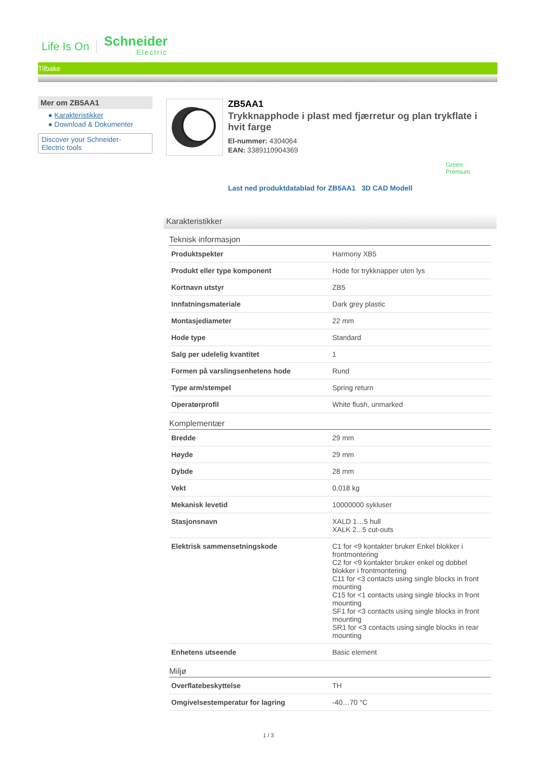Life Is On Schneider
Electric
Tilbake
Mer om ZB5AA1
● Karakteristikker
● Download & Dokumenter
Discover your Schneider-
Electric tools
ZB5AA1
Trykknapphode i plast med fjærretur og plan trykflate i hvit farge
El-nummer: 4304064
EAN: 3389110904369
Green
Premium
Last ned produktdatablad for ZB5AA1 3D CAD Modell
Karakteristikker
Teknisk informasjon
| Produktspekter | Harmony XB5 |
| Produkt eller type komponent | Hode for trykknapper uten lys |
| Kortnavn utstyr | ZB5 |
| Innfatningsmateriale | Dark grey plastic |
| Montasjediameter | 22 mm |
| Hode type | Standard |
| Salg per udelelig kvantitet | 1 |
| Formen på varslingsenhetens hode | Rund |
| Type arm/stempel | Spring return |
| Operatørprofil | White flush, unmarked |
Komplementær
| Bredde | 29 mm |
| Høyde | 29 mm |
| Dybde | 28 mm |
| Vekt | 0,018 kg |
| Mekanisk levetid | 10000000 sykluser |
| Stasjonsnavn | XALD 1…5 hull XALK 2...5 cut-outs |
| Elektrisk sammensetningskode | C1 for <9 kontakter bruker Enkel blokker i frontmontering C2 for <9 kontakter bruker enkel og dobbel blokker i frontmontering C11 for <3 contacts using single blocks in front mounting C15 for <1 contacts using single blocks in front mounting SF1 for <3 contacts using single blocks in front mounting SR1 for <3 contacts using single blocks in rear mounting |
| Enhetens utseende | Basic element |
Miljø
| Overflatebeskyttelse | TH |
| Omgivelsestemperatur for lagring | -40…70 °C |
1 / 3